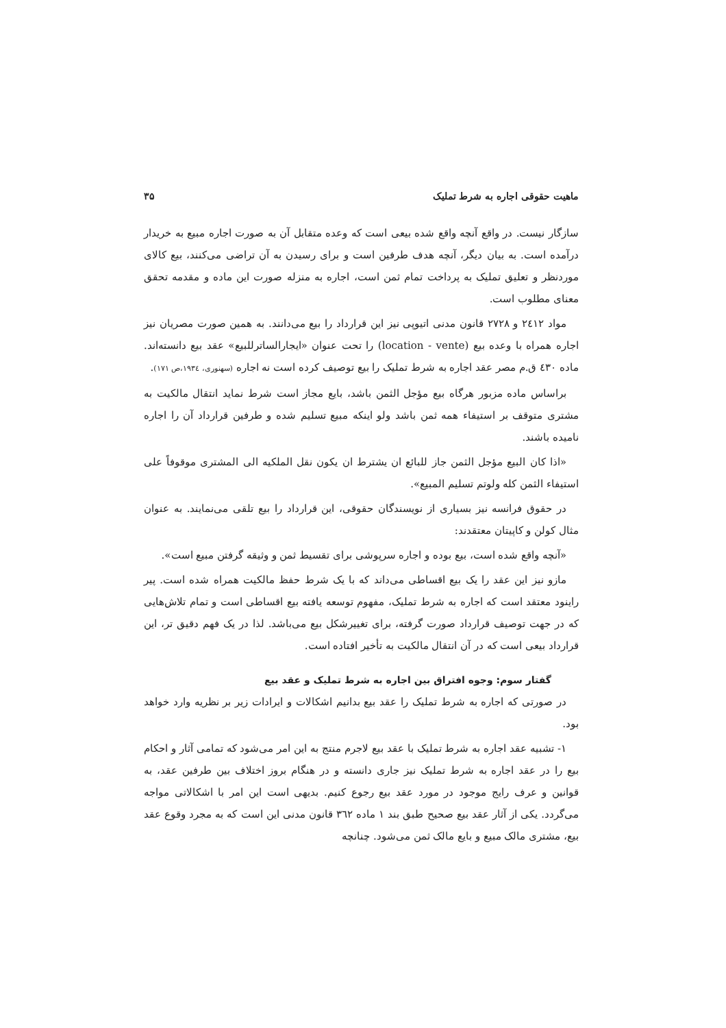ماهیت حقوقی اجاره به شرط تملیک ۳۵
سازگار نیست. در واقع آنچه واقع شده بیعی است که وعده متقابل آن به صورت اجاره مبیع به خریدار درآمده است. به بیان دیگر، آنچه هدف طرفین است و برای رسیدن به آن تراضی می‌کنند، بیع کالای موردنظر و تعلیق تملیک به پرداخت تمام ثمن است، اجاره به منزله صورت این ماده و مقدمه تحقق معنای مطلوب است.
مواد ۲٤۱۲ و ۲۷۲۸ قانون مدنی اتیوپی نیز این قرارداد را بیع می‌دانند. به همین صورت مصریان نیز اجاره همراه با وعده بیع (location - vente) را تحت عنوان «ایجارالساترللبیع» عقد بیع دانسته‌اند. ماده ٤۳۰ ق.م مصر عقد اجاره به شرط تملیک را بیع توصیف کرده است نه اجاره (سهنوری، ۱۹۳٤،ص ۱۷۱).
براساس ماده مزبور هرگاه بیع مؤجل الثمن باشد، بایع مجاز است شرط نماید انتقال مالکیت به مشتری متوقف بر استیفاء همه ثمن باشد ولو اینکه مبیع تسلیم شده و طرفین قرارداد آن را اجاره نامیده باشند.
«اذا کان البیع مؤجل الثمن جاز للبائع ان یشترط ان یکون نقل الملکیه الی المشتری موقوفاً علی استیفاء الثمن کله ولوتم تسلیم المبیع».
در حقوق فرانسه نیز بسیاری از نویسندگان حقوقی، این قرارداد را بیع تلقی می‌نمایند. به عنوان مثال کولن و کاپیتان معتقدند:
«آنچه واقع شده است، بیع بوده و اجاره سرپوشی برای تقسیط ثمن و وثیقه گرفتن مبیع است».
مازو نیز این عقد را یک بیع اقساطی می‌داند که با یک شرط حفظ مالکیت همراه شده است. پیر راینود معتقد است که اجاره به شرط تملیک، مفهوم توسعه یافته بیع اقساطی است و تمام تلاش‌هایی که در جهت توصیف قرارداد صورت گرفته، برای تغییرشکل بیع می‌باشد. لذا در یک فهم دقیق تر، این قرارداد بیعی است که در آن انتقال مالکیت به تأخیر افتاده است.
گفتار سوم: وجوه افتراق بین اجاره به شرط تملیک و عقد بیع
در صورتی که اجاره به شرط تملیک را عقد بیع بدانیم اشکالات و ایرادات زیر بر نظریه وارد خواهد بود.
۱- تشبیه عقد اجاره به شرط تملیک با عقد بیع لاجرم منتج به این امر می‌شود که تمامی آثار و احکام بیع را در عقد اجاره به شرط تملیک نیز جاری دانسته و در هنگام بروز اختلاف بین طرفین عقد، به قوانین و عرف رایج موجود در مورد عقد بیع رجوع کنیم. بدیهی است این امر با اشکالاتی مواجه می‌گردد. یکی از آثار عقد بیع صحیح طبق بند ۱ ماده ۳٦۲ قانون مدنی این است که به مجرد وقوع عقد بیع، مشتری مالک مبیع و بایع مالک ثمن می‌شود. چنانچه